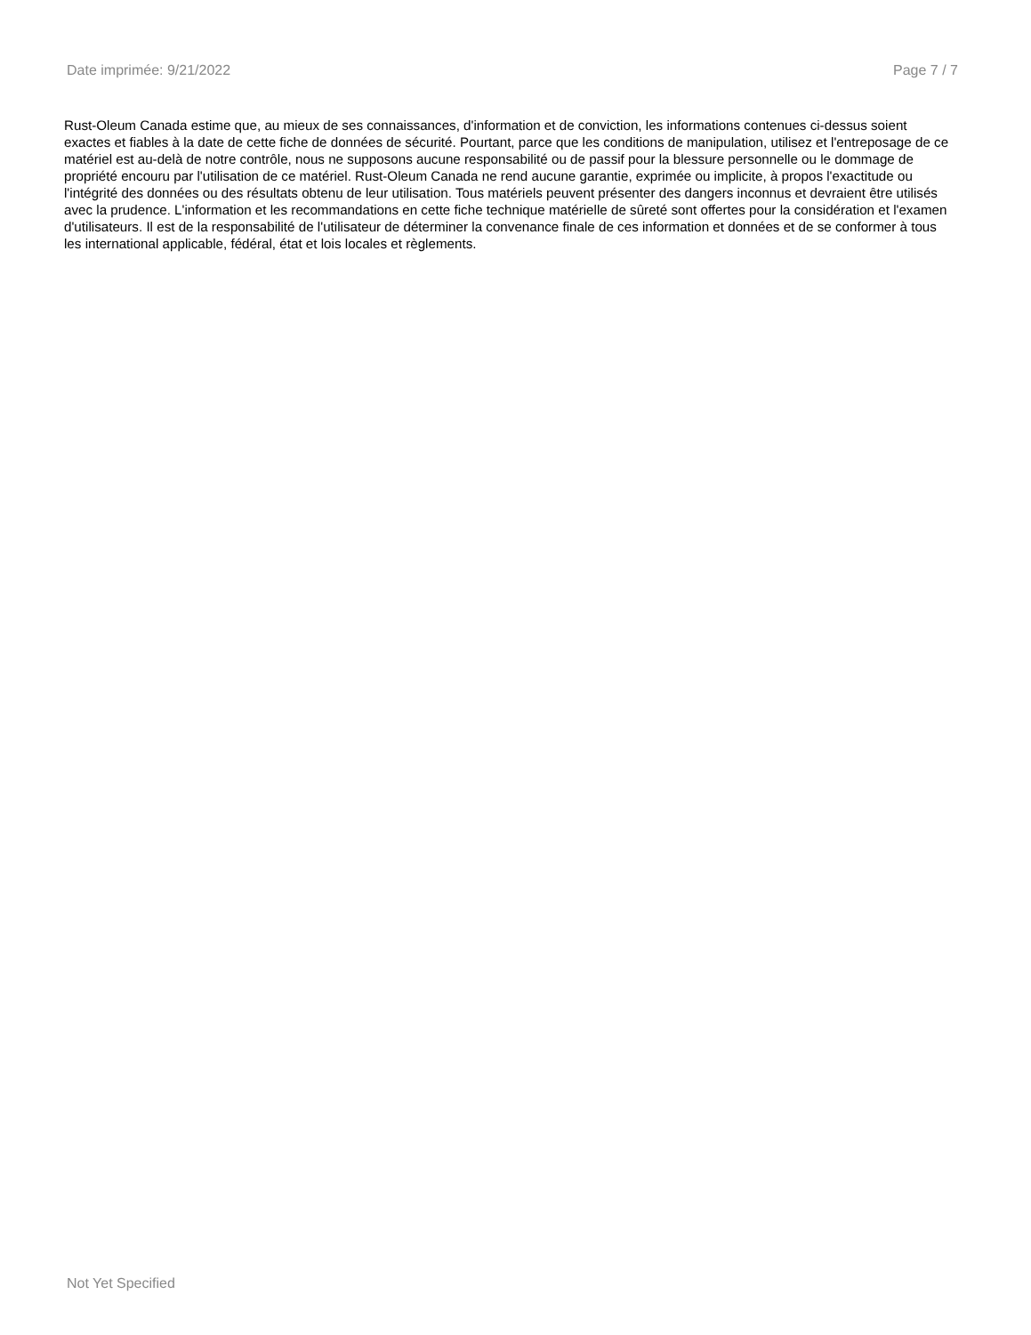Date imprimée: 9/21/2022 Page 7 / 7
Rust-Oleum Canada estime que, au mieux de ses connaissances, d'information et de conviction, les informations contenues ci-dessus soient exactes et fiables à la date de cette fiche de données de sécurité. Pourtant, parce que les conditions de manipulation, utilisez et l'entreposage de ce matériel est au-delà de notre contrôle, nous ne supposons aucune responsabilité ou de passif pour la blessure personnelle ou le dommage de propriété encouru par l'utilisation de ce matériel. Rust-Oleum Canada ne rend aucune garantie, exprimée ou implicite, à propos l'exactitude ou l'intégrité des données ou des résultats obtenu de leur utilisation. Tous matériels peuvent présenter des dangers inconnus et devraient être utilisés avec la prudence. L'information et les recommandations en cette fiche technique matérielle de sûreté sont offertes pour la considération et l'examen d'utilisateurs. Il est de la responsabilité de l'utilisateur de déterminer la convenance finale de ces information et données et de se conformer à tous les international applicable, fédéral, état et lois locales et règlements.
Not Yet Specified